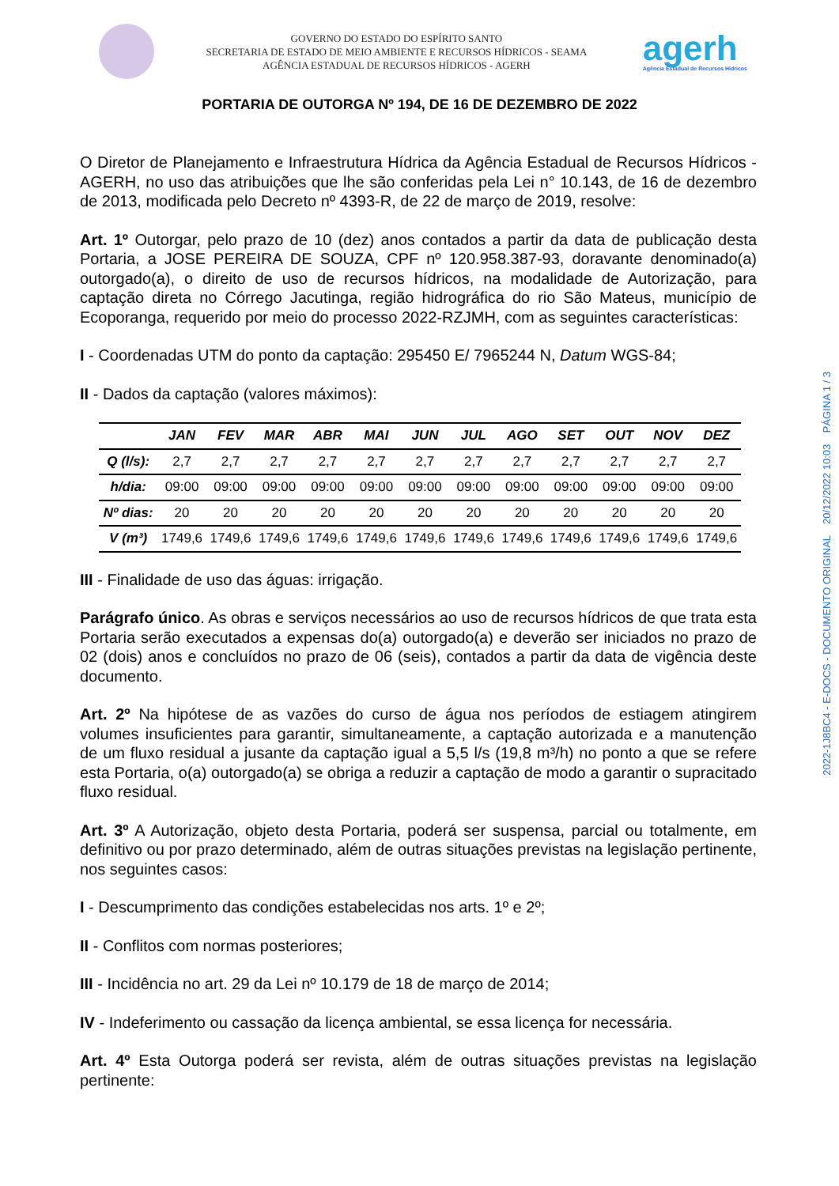GOVERNO DO ESTADO DO ESPÍRITO SANTO
SECRETARIA DE ESTADO DE MEIO AMBIENTE E RECURSOS HÍDRICOS - SEAMA
AGÊNCIA ESTADUAL DE RECURSOS HÍDRICOS - AGERH
agerh
Agência Estadual de Recursos Hídricos
PORTARIA DE OUTORGA Nº 194, DE 16 DE DEZEMBRO DE 2022
O Diretor de Planejamento e Infraestrutura Hídrica da Agência Estadual de Recursos Hídricos - AGERH, no uso das atribuições que lhe são conferidas pela Lei n° 10.143, de 16 de dezembro de 2013, modificada pelo Decreto nº 4393-R, de 22 de março de 2019, resolve:
Art. 1º Outorgar, pelo prazo de 10 (dez) anos contados a partir da data de publicação desta Portaria, a JOSE PEREIRA DE SOUZA, CPF nº 120.958.387-93, doravante denominado(a) outorgado(a), o direito de uso de recursos hídricos, na modalidade de Autorização, para captação direta no Córrego Jacutinga, região hidrográfica do rio São Mateus, município de Ecoporanga, requerido por meio do processo 2022-RZJMH, com as seguintes características:
I - Coordenadas UTM do ponto da captação: 295450 E/ 7965244 N, Datum WGS-84;
II - Dados da captação (valores máximos):
| | JAN | FEV | MAR | ABR | MAI | JUN | JUL | AGO | SET | OUT | NOV | DEZ |
| --- | --- | --- | --- | --- | --- | --- | --- | --- | --- | --- | --- | --- |
| Q (l/s): | 2,7 | 2,7 | 2,7 | 2,7 | 2,7 | 2,7 | 2,7 | 2,7 | 2,7 | 2,7 | 2,7 | 2,7 |
| h/dia: | 09:00 | 09:00 | 09:00 | 09:00 | 09:00 | 09:00 | 09:00 | 09:00 | 09:00 | 09:00 | 09:00 | 09:00 |
| Nº dias: | 20 | 20 | 20 | 20 | 20 | 20 | 20 | 20 | 20 | 20 | 20 | 20 |
| V (m³) | 1749,6 | 1749,6 | 1749,6 | 1749,6 | 1749,6 | 1749,6 | 1749,6 | 1749,6 | 1749,6 | 1749,6 | 1749,6 | 1749,6 |
III - Finalidade de uso das águas: irrigação.
Parágrafo único. As obras e serviços necessários ao uso de recursos hídricos de que trata esta Portaria serão executados a expensas do(a) outorgado(a) e deverão ser iniciados no prazo de 02 (dois) anos e concluídos no prazo de 06 (seis), contados a partir da data de vigência deste documento.
Art. 2º Na hipótese de as vazões do curso de água nos períodos de estiagem atingirem volumes insuficientes para garantir, simultaneamente, a captação autorizada e a manutenção de um fluxo residual a jusante da captação igual a 5,5 l/s (19,8 m³/h) no ponto a que se refere esta Portaria, o(a) outorgado(a) se obriga a reduzir a captação de modo a garantir o supracitado fluxo residual.
Art. 3º A Autorização, objeto desta Portaria, poderá ser suspensa, parcial ou totalmente, em definitivo ou por prazo determinado, além de outras situações previstas na legislação pertinente, nos seguintes casos:
I - Descumprimento das condições estabelecidas nos arts. 1º e 2º;
II - Conflitos com normas posteriores;
III - Incidência no art. 29 da Lei nº 10.179 de 18 de março de 2014;
IV - Indeferimento ou cassação da licença ambiental, se essa licença for necessária.
Art. 4º Esta Outorga poderá ser revista, além de outras situações previstas na legislação pertinente:
2022-1J8BC4 - E-DOCS - DOCUMENTO ORIGINAL 20/12/2022 10:03 PÁGINA 1 / 3